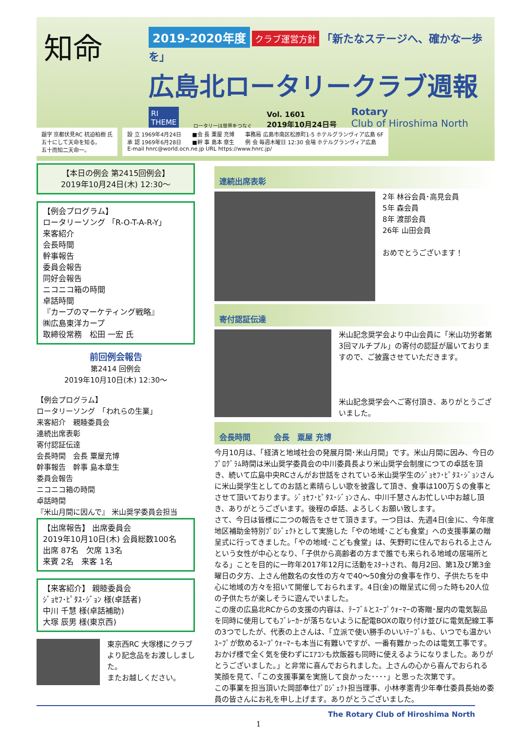知命
2019-2020年度 クラブ運営方針 「新たなステージへ、確かな一歩を」
広島北ロータリークラブ週報
RI
THEME
ロータリーは世界をつなぐ
Vol. 1601
2019年10月24日号
Rotary
Club of Hiroshima North
題字 京都伏見RC 杭迫柏樹 氏
五十にして天命を知る。
五十而知二天命一。
設 立 1969年4月24日　　■会 長 粟屋 充博　　事務局 広島市南区松原町1-5 ホテルグランヴィア広島 6F
承 認 1969年6月28日　　■幹 事 島本 章生　　例 会 毎週木曜日 12:30 会場 ホテルグランヴィア広島
E-mail hnrc@world.ocn.ne.jp URL https://www.hnrc.jp/
【本日の例会 第2415回例会】
2019年10月24日(木) 12:30～
【例会プログラム】
ロータリーソング 「R-O-T-A-R-Y」
来客紹介
会長時間
幹事報告
委員会報告
同好会報告
ニコニコ箱の時間
卓話時間
『カープのマーケティング戦略』
㈱広島東洋カープ
取締役常務　松田 一宏 氏
前回例会報告
第2414 回例会
2019年10月10日(木) 12:30～
【例会プログラム】
ロータリーソング　「われらの生業」
来客紹介　親睦委員会
連続出席表彰
寄付認証伝達
会長時間　会長 粟屋充博
幹事報告　幹事 島本章生
委員会報告
ニコニコ箱の時間
卓話時間
『米山月間に因んで』 米山奨学委員会担当
【出席報告】 出席委員会
2019年10月10日(木) 会員総数100名
出席 87名　欠席 13名
来賓 2名　来客 1名
【来客紹介】 親睦委員会
ｼﾞｮｾﾌ･ﾋﾟﾀｽ･ｼﾞｮﾝ 様(卓話者)
中川 千慧 様(卓話補助)
大塚 辰男 様(東京西)
東京西RC 大塚様にクラブより記念品をお渡ししました。
またお越しください。
連続出席表彰
2年 林谷会員･高見会員
5年 森会員
8年 渡部会員
26年 山田会員
おめでとうございます！
寄付認証伝達
米山記念奨学会より中山会員に「米山功労者第3回マルチプル」の寄付の認証が届いておりますので、ご披露させていただきます。
米山記念奨学会へご寄付頂き、ありがとうございました。
会長時間　　　会長　粟屋 充博
今月10月は、「経済と地域社会の発展月間･米山月間」です。米山月間に因み、今日のﾌﾟﾛｸﾞﾗﾑ時間は米山奨学委員会の中川委員長より米山奨学会制度につての卓話を頂き、続いて広島中央RCさんがお世話をされている米山奨学生のｼﾞｮｾﾌ･ﾋﾟﾀｽ･ｼﾞｮﾝさんに米山奨学生としてのお話と素晴らしい歌を披露して頂き、食事は100万＄の食事とさせて頂いております。ｼﾞｮｾﾌ･ﾋﾟﾀｽ･ｼﾞｮﾝさん、中川千慧さんお忙しい中お越し頂き、ありがとうございます。後程の卓話、よろしくお願い致します。
さて、今日は皆様に二つの報告をさせて頂きます。一つ目は、先週4日(金)に、今年度地区補助金特別ﾌﾟﾛｼﾞｪｸﾄとして実施した「やの地域･こども食堂」への支援事業の贈呈式に行ってきました。「やの地域･こども食堂」は、矢野町に住んでおられる上さんという女性が中心となり、「子供から高齢者の方まで誰でも来られる地域の居場所となる」ことを目的に一昨年2017年12月に活動をｽﾀｰﾄされ、毎月2回、第1及び第3金曜日の夕方、上さん他数名の女性の方々で40～50食分の食事を作り、子供たちを中心に地域の方々を招いて開催しておられます。4日(金)の贈呈式に伺った時も20人位の子供たちが楽しそうに遊んでいました。
この度の広島北RCからの支援の内容は、ﾃｰﾌﾞﾙとｽｰﾌﾟｳｫｰﾏｰの寄贈･屋内の電気製品を同時に使用してもﾌﾞﾚｰｶｰが落ちないように配電BOXの取り付け並びに電気配線工事の3つでしたが、代表の上さんは、「立派で使い勝手のいいﾃｰﾌﾞﾙも、いつでも温かいｽｰﾌﾟが飲めるｽｰﾌﾟｳｫｰﾏｰも本当に有難いですが、一番有難かったのは電気工事です。おかげ様で全く気を使わずにｴｱｺﾝも炊飯器も同時に使えるようになりました。ありがとうございました。」と非常に喜んでおられました。上さんの心から喜んでおられる笑顔を見て、「この支援事業を実施して良かった････」と思った次第です。
この事業を担当頂いた岡部奉仕ﾌﾟﾛｼﾞｪｸﾄ担当理事、小林孝憲青少年奉仕委員長始め委員の皆さんにお礼を申し上げます。ありがとうございました。
The Rotary Club of Hiroshima North
1